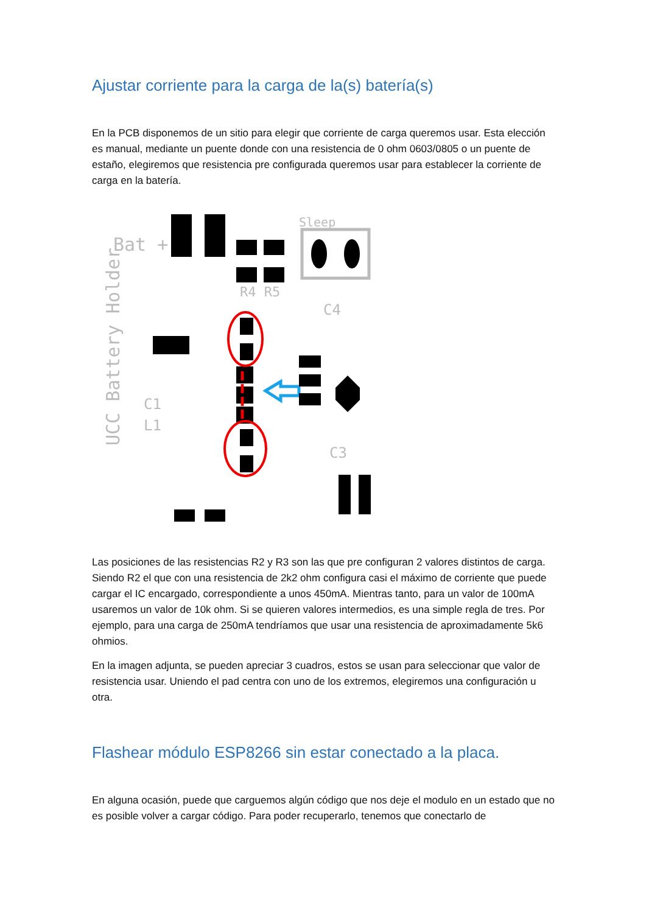Ajustar corriente para la carga de la(s) batería(s)
En la PCB disponemos de un sitio para elegir que corriente de carga queremos usar. Esta elección es manual, mediante un puente donde con una resistencia de 0 ohm 0603/0805 o un puente de estaño, elegiremos que resistencia pre configurada queremos usar para establecer la corriente de carga en la batería.
Bat +
Sleep
R4 R5
UCC Battery Holder
C1
L1
C3
C4
Las posiciones de las resistencias R2 y R3 son las que pre configuran 2 valores distintos de carga. Siendo R2 el que con una resistencia de 2k2 ohm configura casi el máximo de corriente que puede cargar el IC encargado, correspondiente a unos 450mA. Mientras tanto, para un valor de 100mA usaremos un valor de 10k ohm. Si se quieren valores intermedios, es una simple regla de tres. Por ejemplo, para una carga de 250mA tendríamos que usar una resistencia de aproximadamente 5k6 ohmios.
En la imagen adjunta, se pueden apreciar 3 cuadros, estos se usan para seleccionar que valor de resistencia usar. Uniendo el pad centra con uno de los extremos, elegiremos una configuración u otra.
Flashear módulo ESP8266 sin estar conectado a la placa.
En alguna ocasión, puede que carguemos algún código que nos deje el modulo en un estado que no es posible volver a cargar código. Para poder recuperarlo, tenemos que conectarlo de